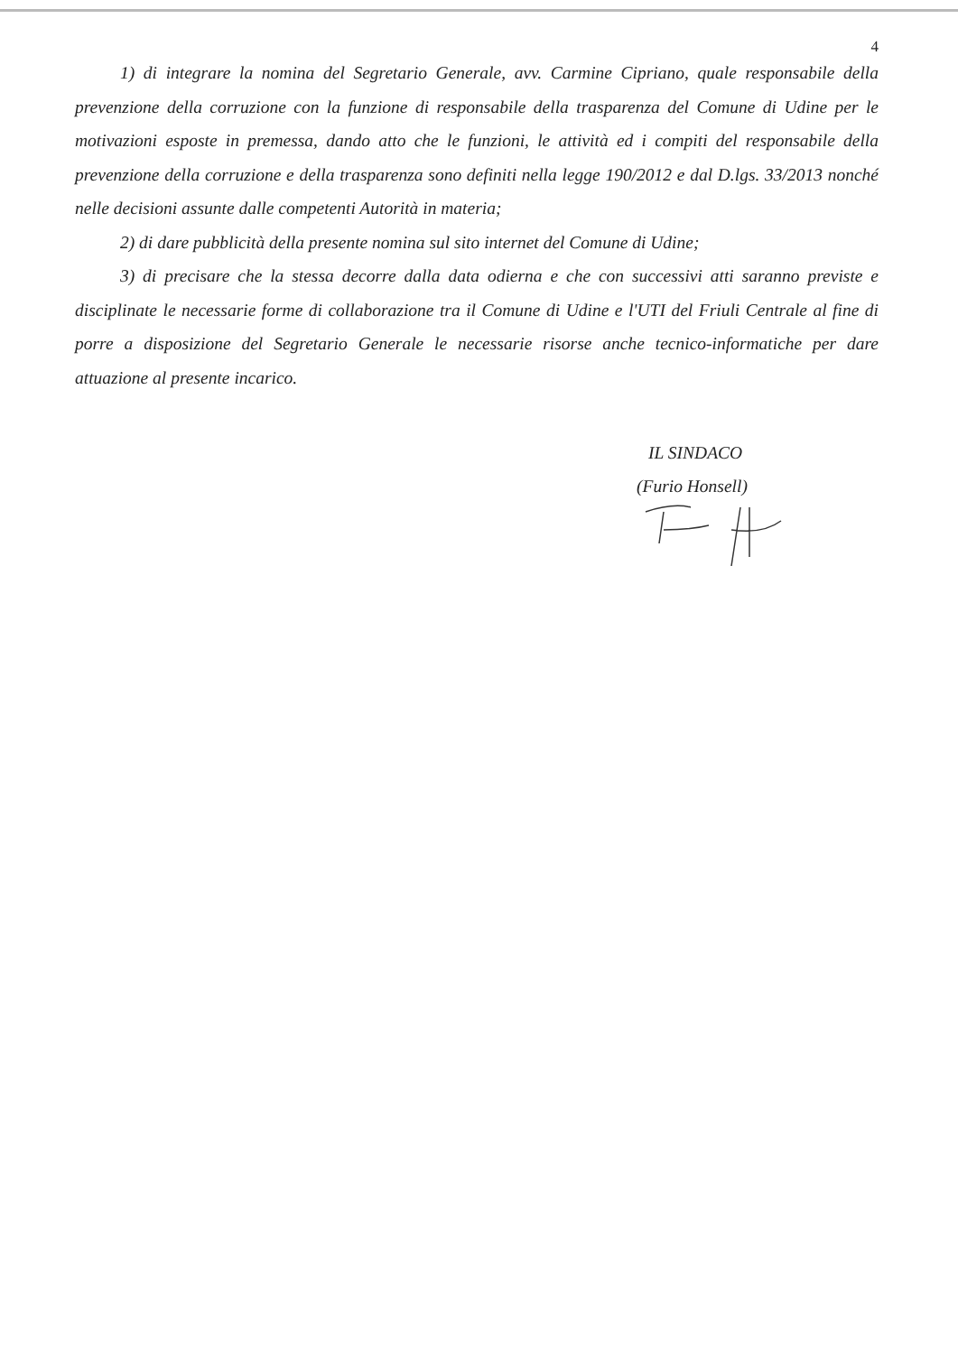4
1) di integrare la nomina del Segretario Generale, avv. Carmine Cipriano, quale responsabile della prevenzione della corruzione con la funzione di responsabile della trasparenza del Comune di Udine per le motivazioni esposte in premessa, dando atto che le funzioni, le attività ed i compiti del responsabile della prevenzione della corruzione e della trasparenza sono definiti nella legge 190/2012 e dal D.lgs. 33/2013 nonché nelle decisioni assunte dalle competenti Autorità in materia;
2) di dare pubblicità della presente nomina sul sito internet del Comune di Udine;
3) di precisare che la stessa decorre dalla data odierna e che con successivi atti saranno previste e disciplinate le necessarie forme di collaborazione tra il Comune di Udine e l'UTI del Friuli Centrale al fine di porre a disposizione del Segretario Generale le necessarie risorse anche tecnico-informatiche per dare attuazione al presente incarico.
IL SINDACO
(Furio Honsell)